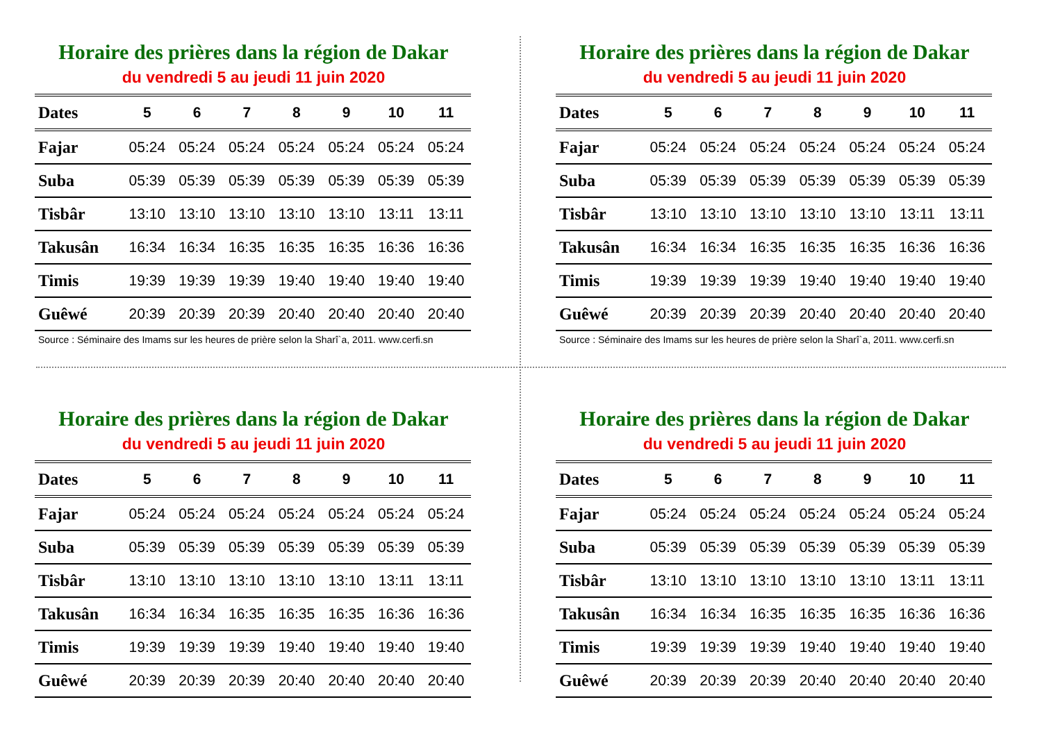Horaire des prières dans la région de Dakar
du vendredi 5 au jeudi 11 juin 2020
| Dates | 5 | 6 | 7 | 8 | 9 | 10 | 11 |
| --- | --- | --- | --- | --- | --- | --- | --- |
| Fajar | 05:24 | 05:24 | 05:24 | 05:24 | 05:24 | 05:24 | 05:24 |
| Suba | 05:39 | 05:39 | 05:39 | 05:39 | 05:39 | 05:39 | 05:39 |
| Tisbâr | 13:10 | 13:10 | 13:10 | 13:10 | 13:10 | 13:11 | 13:11 |
| Takusân | 16:34 | 16:34 | 16:35 | 16:35 | 16:35 | 16:36 | 16:36 |
| Timis | 19:39 | 19:39 | 19:39 | 19:40 | 19:40 | 19:40 | 19:40 |
| Guêwé | 20:39 | 20:39 | 20:39 | 20:40 | 20:40 | 20:40 | 20:40 |
Source : Séminaire des Imams sur les heures de prière selon la Sharî`a, 2011. www.cerfi.sn
Horaire des prières dans la région de Dakar
du vendredi 5 au jeudi 11 juin 2020
| Dates | 5 | 6 | 7 | 8 | 9 | 10 | 11 |
| --- | --- | --- | --- | --- | --- | --- | --- |
| Fajar | 05:24 | 05:24 | 05:24 | 05:24 | 05:24 | 05:24 | 05:24 |
| Suba | 05:39 | 05:39 | 05:39 | 05:39 | 05:39 | 05:39 | 05:39 |
| Tisbâr | 13:10 | 13:10 | 13:10 | 13:10 | 13:10 | 13:11 | 13:11 |
| Takusân | 16:34 | 16:34 | 16:35 | 16:35 | 16:35 | 16:36 | 16:36 |
| Timis | 19:39 | 19:39 | 19:39 | 19:40 | 19:40 | 19:40 | 19:40 |
| Guêwé | 20:39 | 20:39 | 20:39 | 20:40 | 20:40 | 20:40 | 20:40 |
Source : Séminaire des Imams sur les heures de prière selon la Sharî`a, 2011. www.cerfi.sn
Horaire des prières dans la région de Dakar
du vendredi 5 au jeudi 11 juin 2020
| Dates | 5 | 6 | 7 | 8 | 9 | 10 | 11 |
| --- | --- | --- | --- | --- | --- | --- | --- |
| Fajar | 05:24 | 05:24 | 05:24 | 05:24 | 05:24 | 05:24 | 05:24 |
| Suba | 05:39 | 05:39 | 05:39 | 05:39 | 05:39 | 05:39 | 05:39 |
| Tisbâr | 13:10 | 13:10 | 13:10 | 13:10 | 13:10 | 13:11 | 13:11 |
| Takusân | 16:34 | 16:34 | 16:35 | 16:35 | 16:35 | 16:36 | 16:36 |
| Timis | 19:39 | 19:39 | 19:39 | 19:40 | 19:40 | 19:40 | 19:40 |
| Guêwé | 20:39 | 20:39 | 20:39 | 20:40 | 20:40 | 20:40 | 20:40 |
Horaire des prières dans la région de Dakar
du vendredi 5 au jeudi 11 juin 2020
| Dates | 5 | 6 | 7 | 8 | 9 | 10 | 11 |
| --- | --- | --- | --- | --- | --- | --- | --- |
| Fajar | 05:24 | 05:24 | 05:24 | 05:24 | 05:24 | 05:24 | 05:24 |
| Suba | 05:39 | 05:39 | 05:39 | 05:39 | 05:39 | 05:39 | 05:39 |
| Tisbâr | 13:10 | 13:10 | 13:10 | 13:10 | 13:10 | 13:11 | 13:11 |
| Takusân | 16:34 | 16:34 | 16:35 | 16:35 | 16:35 | 16:36 | 16:36 |
| Timis | 19:39 | 19:39 | 19:39 | 19:40 | 19:40 | 19:40 | 19:40 |
| Guêwé | 20:39 | 20:39 | 20:39 | 20:40 | 20:40 | 20:40 | 20:40 |